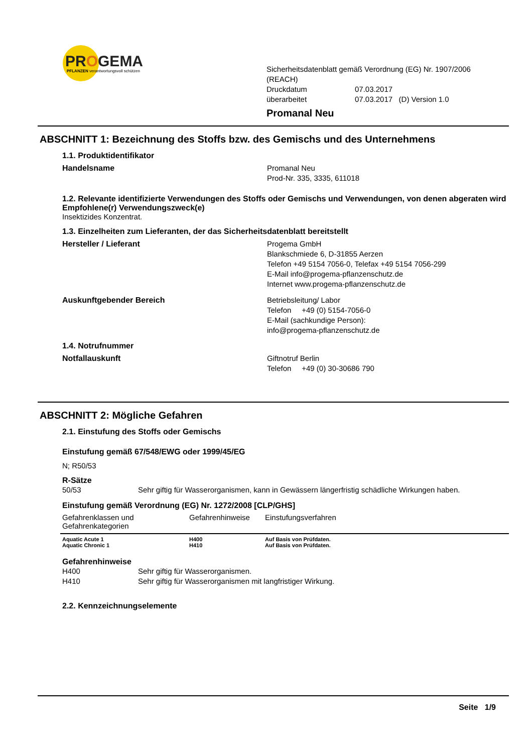PROGEMA
PFLANZEN verantwortungsvoll schützen
Sicherheitsdatenblatt gemäß Verordnung (EG) Nr. 1907/2006 (REACH)
Druckdatum 07.03.2017
überarbeitet 07.03.2017 (D) Version 1.0
Promanal Neu
ABSCHNITT 1: Bezeichnung des Stoffs bzw. des Gemischs und des Unternehmens
1.1. Produktidentifikator
Handelsname Promanal Neu
Prod-Nr. 335, 3335, 611018
1.2. Relevante identifizierte Verwendungen des Stoffs oder Gemischs und Verwendungen, von denen abgeraten wird
Empfohlene(r) Verwendungszweck(e)
Insektizides Konzentrat.
1.3. Einzelheiten zum Lieferanten, der das Sicherheitsdatenblatt bereitstellt
Hersteller / Lieferant Progema GmbH
Blankschmiede 6, D-31855 Aerzen
Telefon +49 5154 7056-0, Telefax +49 5154 7056-299
E-Mail info@progema-pflanzenschutz.de
Internet www.progema-pflanzenschutz.de
Auskunftgebender Bereich Betriebsleitung/ Labor
Telefon +49 (0) 5154-7056-0
E-Mail (sachkundige Person):
info@progema-pflanzenschutz.de
1.4. Notrufnummer
Notfallauskunft Giftnotruf Berlin
Telefon +49 (0) 30-30686 790
ABSCHNITT 2: Mögliche Gefahren
2.1. Einstufung des Stoffs oder Gemischs
Einstufung gemäß 67/548/EWG oder 1999/45/EG
N; R50/53
R-Sätze
50/53 Sehr giftig für Wasserorganismen, kann in Gewässern längerfristig schädliche Wirkungen haben.
Einstufung gemäß Verordnung (EG) Nr. 1272/2008 [CLP/GHS]
| Gefahrenklassen und Gefahrenkategorien | Gefahrenhinweise | Einstufungsverfahren |
| --- | --- | --- |
| Aquatic Acute 1 Aquatic Chronic 1 | H400 H410 | Auf Basis von Prüfdaten. Auf Basis von Prüfdaten. |
Gefahrenhinweise
H400 Sehr giftig für Wasserorganismen.
H410 Sehr giftig für Wasserorganismen mit langfristiger Wirkung.
2.2. Kennzeichnungselemente
Seite 1/9